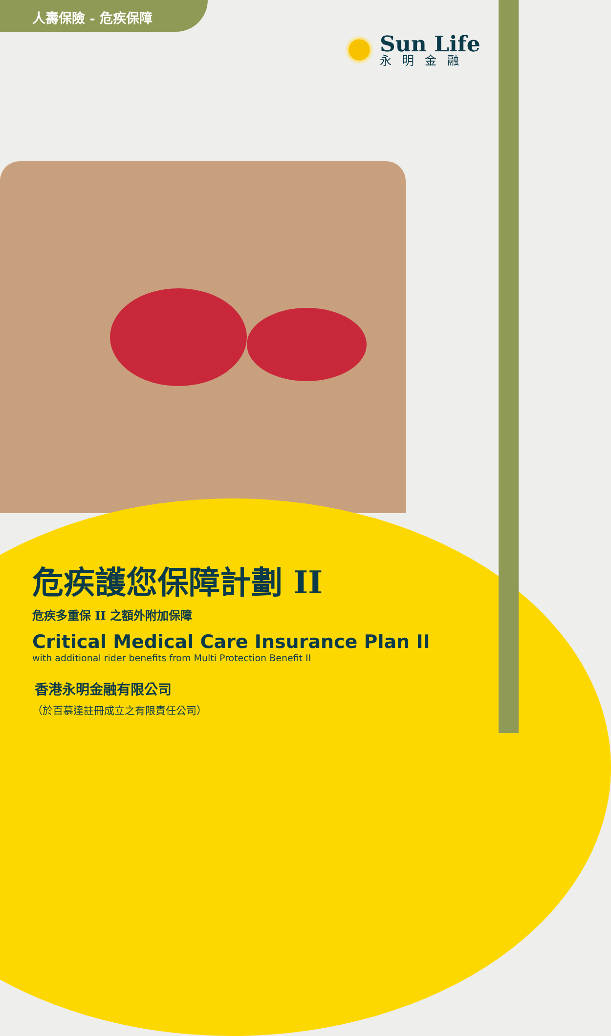人壽保險 - 危疾保障
Sun Life
永明金融
危疾護您保障計劃 II
危疾多重保 II 之額外附加保障
Critical Medical Care Insurance Plan II
with additional rider benefits from Multi Protection Benefit II
香港永明金融有限公司
（於百慕達註冊成立之有限責任公司）